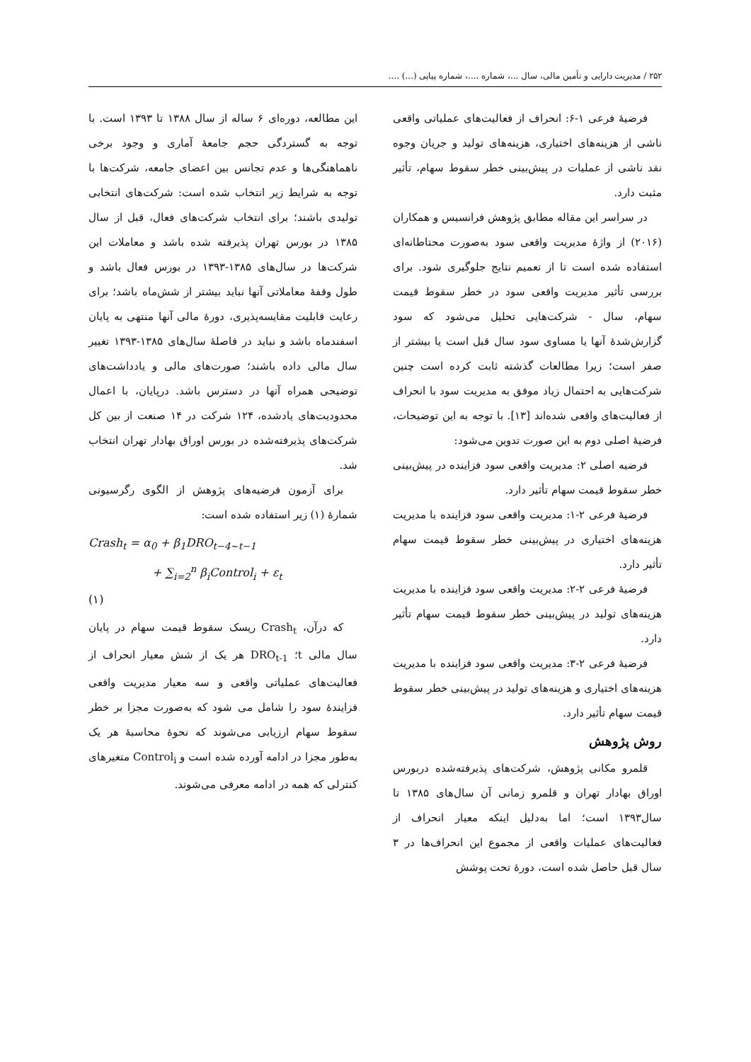۲۵۲ / مدیریت دارایی و تأمین مالی، سال ...، شماره ....، شماره پیاپی (...) ....
فرضیهٔ فرعی ۱-۶: انحراف از فعالیت‌های عملیاتی واقعی ناشی از هزینه‌های اختیاری، هزینه‌های تولید و جریان وجوه نقد ناشی از عملیات در پیش‌بینی خطر سقوط سهام، تأثیر مثبت دارد.
در سراسر این مقاله مطابق پژوهش فرانسیس و همکاران (۲۰۱۶) از واژهٔ مدیریت واقعی سود به‌صورت محتاطانه‌ای استفاده شده است تا از تعمیم نتایج جلوگیری شود. برای بررسی تأثیر مدیریت واقعی سود در خطر سقوط قیمت سهام، سال - شرکت‌هایی تحلیل می‌شود که سود گزارش‌شدهٔ آنها یا مساوی سود سال قبل است یا بیشتر از صفر است؛ زیرا مطالعات گذشته ثابت کرده است چنین شرکت‌هایی به احتمال زیاد موفق به مدیریت سود با انحراف از فعالیت‌های واقعی شده‌اند [۱۳]. با توجه به این توضیحات، فرضیهٔ اصلی دوم به این صورت تدوین می‌شود:
فرضیه اصلی ۲: مدیریت واقعی سود فزاینده در پیش‌بینی خطر سقوط قیمت سهام تأثیر دارد.
فرضیهٔ فرعی ۲-۱: مدیریت واقعی سود فزاینده با مدیریت هزینه‌های اختیاری در پیش‌بینی خطر سقوط قیمت سهام تأثیر دارد.
فرضیهٔ فرعی ۲-۲: مدیریت واقعی سود فزاینده با مدیریت هزینه‌های تولید در پیش‌بینی خطر سقوط قیمت سهام تأثیر دارد.
فرضیهٔ فرعی ۲-۳: مدیریت واقعی سود فزاینده با مدیریت هزینه‌های اختیاری و هزینه‌های تولید در پیش‌بینی خطر سقوط قیمت سهام تأثیر دارد.
روش پژوهش
قلمرو مکانی پژوهش، شرکت‌های پذیرفته‌شده دربورس اوراق بهادار تهران و قلمرو زمانی آن سال‌های ۱۳۸۵ تا سال۱۳۹۳ است؛ اما به‌دلیل اینکه معیار انحراف از فعالیت‌های عملیات واقعی از مجموع این انحراف‌ها در ۳ سال قبل حاصل شده است، دورهٔ تحت پوشش
این مطالعه، دوره‌ای ۶ ساله از سال ۱۳۸۸ تا ۱۳۹۳ است. با توجه به گستردگی حجم جامعهٔ آماری و وجود برخی ناهماهنگی‌ها و عدم تجانس بین اعضای جامعه، شرکت‌ها با توجه به شرایط زیر انتخاب شده است: شرکت‌های انتخابی تولیدی باشند؛ برای انتخاب شرکت‌های فعال، قبل از سال ۱۳۸۵ در بورس تهران پذیرفته شده باشد و معاملات این شرکت‌ها در سال‌های ۱۳۸۵-۱۳۹۳ در بورس فعال باشد و طول وقفهٔ معاملاتی آنها نباید بیشتر از شش‌ماه باشد؛ برای رعایت قابلیت مقایسه‌پذیری، دورهٔ مالی آنها منتهی به پایان اسفندماه باشد و نباید در فاصلهٔ سال‌های ۱۳۸۵-۱۳۹۳ تغییر سال مالی داده باشند؛ صورت‌های مالی و یادداشت‌های توضیحی همراه آنها در دسترس باشد. درپایان، با اعمال محدودیت‌های یادشده، ۱۲۴ شرکت در ۱۴ صنعت از بین کل شرکت‌های پذیرفته‌شده در بورس اوراق بهادار تهران انتخاب شد.
برای آزمون فرضیه‌های پژوهش از الگوی رگرسیونی شمارهٔ (۱) زیر استفاده شده است:
Crash<sub>t</sub> = α<sub>0</sub> + β<sub>1</sub>DRO<sub>t−4~t−1</sub>
+ ∑<sub>i=2</sub><sup>n</sup> β<sub>i</sub>Control<sub>i</sub> + ε<sub>t</sub>
(۱)
که درآن، Crash<sub>t</sub> ریسک سقوط قیمت سهام در پایان سال مالی t؛ DRO<sub>t-1</sub> هر یک از شش معیار انحراف از فعالیت‌های عملیاتی واقعی و سه معیار مدیریت واقعی فزایندهٔ سود را شامل می شود که به‌صورت مجزا بر خطر سقوط سهام ارزیابی می‌شوند که نحوهٔ محاسبهٔ هر یک به‌طور مجزا در ادامه آورده شده است و Control<sub>i</sub> متغیرهای کنترلی که همه در ادامه معرفی می‌شوند.